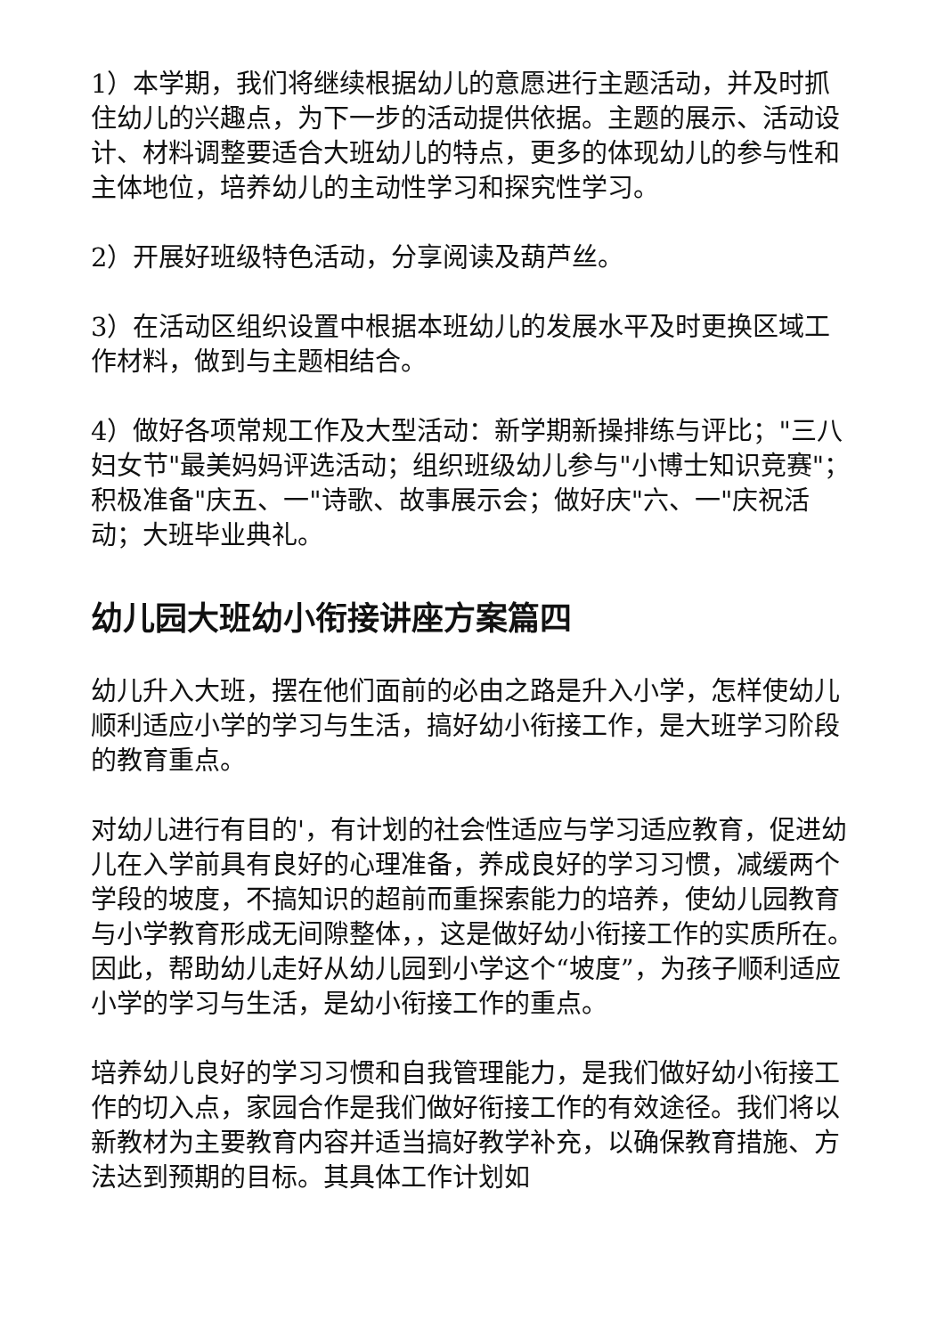1）本学期，我们将继续根据幼儿的意愿进行主题活动，并及时抓住幼儿的兴趣点，为下一步的活动提供依据。主题的展示、活动设计、材料调整要适合大班幼儿的特点，更多的体现幼儿的参与性和主体地位，培养幼儿的主动性学习和探究性学习。
2）开展好班级特色活动，分享阅读及葫芦丝。
3）在活动区组织设置中根据本班幼儿的发展水平及时更换区域工作材料，做到与主题相结合。
4）做好各项常规工作及大型活动：新学期新操排练与评比；"三八妇女节"最美妈妈评选活动；组织班级幼儿参与"小博士知识竞赛"；积极准备"庆五、一"诗歌、故事展示会；做好庆"六、一"庆祝活动；大班毕业典礼。
幼儿园大班幼小衔接讲座方案篇四
幼儿升入大班，摆在他们面前的必由之路是升入小学，怎样使幼儿顺利适应小学的学习与生活，搞好幼小衔接工作，是大班学习阶段的教育重点。
对幼儿进行有目的'，有计划的社会性适应与学习适应教育，促进幼儿在入学前具有良好的心理准备，养成良好的学习习惯，减缓两个学段的坡度，不搞知识的超前而重探索能力的培养，使幼儿园教育与小学教育形成无间隙整体，，这是做好幼小衔接工作的实质所在。因此，帮助幼儿走好从幼儿园到小学这个“坡度”，为孩子顺利适应小学的学习与生活，是幼小衔接工作的重点。
培养幼儿良好的学习习惯和自我管理能力，是我们做好幼小衔接工作的切入点，家园合作是我们做好衔接工作的有效途径。我们将以新教材为主要教育内容并适当搞好教学补充，以确保教育措施、方法达到预期的目标。其具体工作计划如